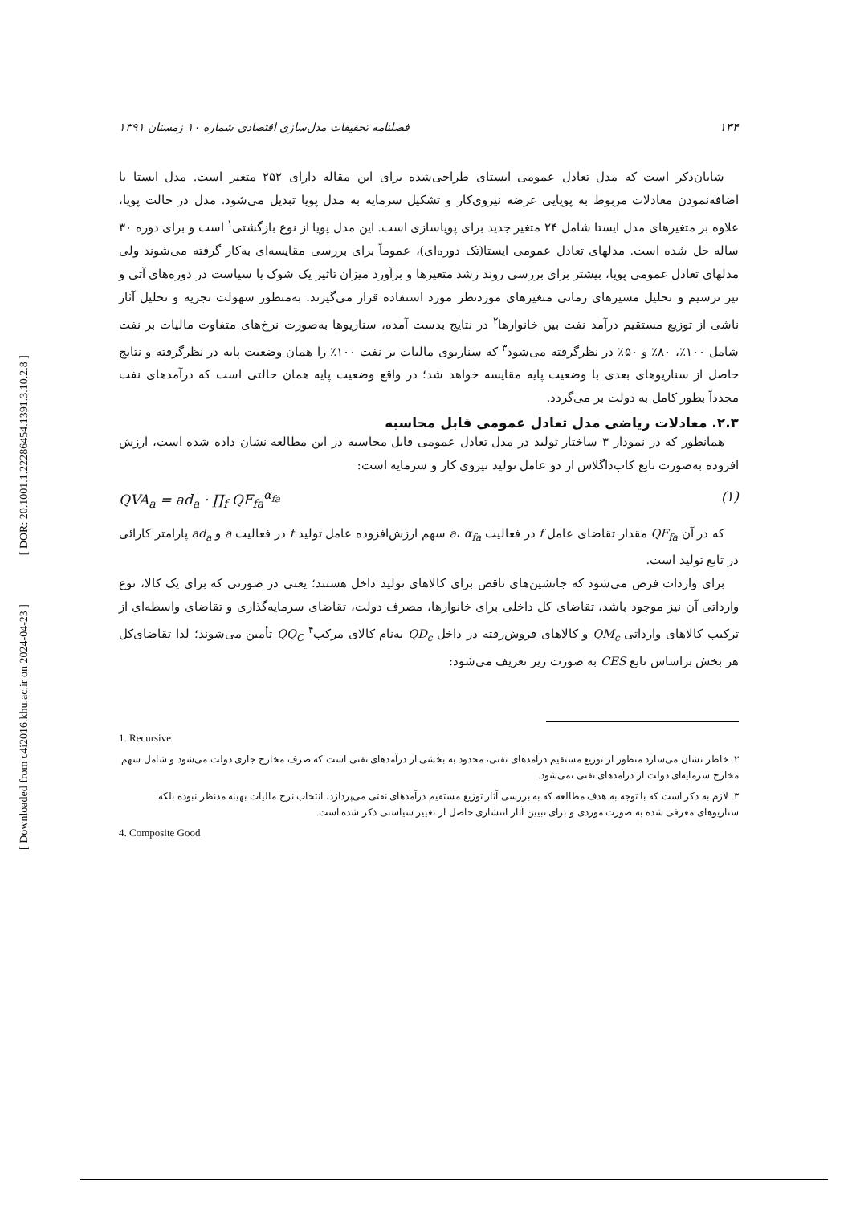[ DOR: 20.1001.1.22286454.1391.3.10.2.8 ]
[ Downloaded from c4i2016.khu.ac.ir on 2024-04-23 ]
۱۳۴ فصلنامه تحقیقات مدل‌سازی اقتصادی شماره ۱۰ زمستان ۱۳۹۱
شایان‌ذکر است که مدل تعادل عمومی ایستای طراحی‌شده برای این مقاله دارای ۲۵۲ متغیر است. مدل ایستا با اضافه‌نمودن معادلات مربوط به پویایی عرضه نیروی‌کار و تشکیل سرمایه به مدل پویا تبدیل می‌شود. مدل در حالت پویا، علاوه بر متغیرهای مدل ایستا شامل ۲۴ متغیر جدید برای پویاسازی است. این مدل پویا از نوع بازگشتی<sup>۱</sup> است و برای دوره ۳۰ ساله حل شده است. مدلهای تعادل عمومی ایستا(تک دوره‌ای)، عموماً برای بررسی مقایسه‌ای به‌کار گرفته می‌شوند ولی مدلهای تعادل عمومی پویا، بیشتر برای بررسی روند رشد متغیرها و برآورد میزان تاثیر یک شوک یا سیاست در دوره‌های آتی و نیز ترسیم و تحلیل مسیرهای زمانی متغیرهای موردنظر مورد استفاده قرار می‌گیرند. به‌منظور سهولت تجزیه و تحلیل آثار ناشی از توزیع مستقیم درآمد نفت بین خانوارها<sup>۲</sup> در نتایج بدست آمده، سناریوها به‌صورت نرخ‌های متفاوت مالیات بر نفت شامل ۱۰۰٪، ۸۰٪ و ۵۰٪ در نظرگرفته می‌شود<sup>۳</sup> که سناریوی مالیات بر نفت ۱۰۰٪ را همان وضعیت پایه در نظرگرفته و نتایج حاصل از سناریوهای بعدی با وضعیت پایه مقایسه خواهد شد؛ در واقع وضعیت پایه همان حالتی است که درآمدهای نفت مجدداً بطور کامل به دولت بر می‌گردد.
۲.۳. معادلات ریاضی مدل تعادل عمومی قابل محاسبه
همانطور که در نمودار ۳ ساختار تولید در مدل تعادل عمومی قابل محاسبه در این مطالعه نشان داده شده است، ارزش افزوده به‌صورت تابع کاب‌داگلاس از دو عامل تولید نیروی کار و سرمایه است:
QVA<sub>a</sub> = ad<sub>a</sub> · ∏<sub>f</sub> QF<sub>fa</sub><sup>α<sub>fa</sub></sup> (۱)
که در آن QF<sub>fa</sub> مقدار تقاضای عامل f در فعالیت a، α<sub>fa</sub> سهم ارزش‌افزوده عامل تولید f در فعالیت a و ad<sub>a</sub> پارامتر کارائی در تابع تولید است.
برای واردات فرض می‌شود که جانشین‌های ناقص برای کالاهای تولید داخل هستند؛ یعنی در صورتی که برای یک کالا، نوع وارداتی آن نیز موجود باشد، تقاضای کل داخلی برای خانوارها، مصرف دولت، تقاضای سرمایه‌گذاری و تقاضای واسطه‌ای از ترکیب کالاهای وارداتی QM<sub>c</sub> و کالاهای فروش‌رفته در داخل QD<sub>c</sub> به‌نام کالای مرکب<sup>۴</sup> QQ<sub>C</sub> تأمین می‌شوند؛ لذا تقاضای‌کل هر بخش براساس تابع CES به صورت زیر تعریف می‌شود:
1. Recursive
۲. خاطر نشان می‌سازد منظور از توزیع مستقیم درآمدهای نفتی، محدود به بخشی از درآمدهای نفتی است که صرف مخارج جاری دولت می‌شود و شامل سهم مخارج سرمایه‌ای دولت از درآمدهای نفتی نمی‌شود.
۳. لازم به ذکر است که با توجه به هدف مطالعه که به بررسی آثار توزیع مستقیم درآمدهای نفتی می‌پردازد، انتخاب نرخ مالیات بهینه مدنظر نبوده بلکه سناریوهای معرفی شده به صورت موردی و برای تبیین آثار انتشاری حاصل از تغییر سیاستی ذکر شده است.
4. Composite Good